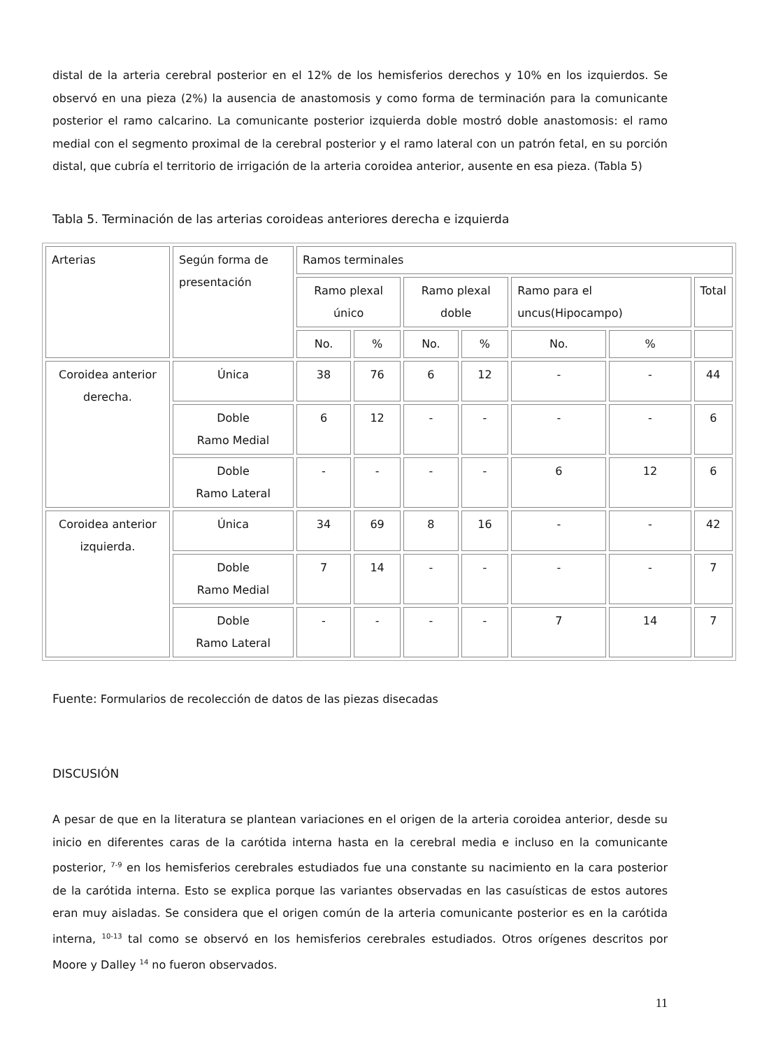distal de la arteria cerebral posterior en el 12% de los hemisferios derechos y 10% en los izquierdos. Se observó en una pieza (2%) la ausencia de anastomosis y como forma de terminación para la comunicante posterior el ramo calcarino. La comunicante posterior izquierda doble mostró doble anastomosis: el ramo medial con el segmento proximal de la cerebral posterior y el ramo lateral con un patrón fetal, en su porción distal, que cubría el territorio de irrigación de la arteria coroidea anterior, ausente en esa pieza. (Tabla 5)
Tabla 5. Terminación de las arterias coroideas anteriores derecha e izquierda
| Arterias | Según forma de presentación | Ramos terminales | | | | | | |
| | | Ramo plexal único | | Ramo plexal doble | | Ramo para el uncus(Hipocampo) | | Total |
| | | No. | % | No. | % | No. | % | |
| Coroidea anterior derecha. | Única | 38 | 76 | 6 | 12 | - | - | 44 |
| | Doble Ramo Medial | 6 | 12 | - | - | - | - | 6 |
| | Doble Ramo Lateral | - | - | - | - | 6 | 12 | 6 |
| Coroidea anterior izquierda. | Única | 34 | 69 | 8 | 16 | - | - | 42 |
| | Doble Ramo Medial | 7 | 14 | - | - | - | - | 7 |
| | Doble Ramo Lateral | - | - | - | - | 7 | 14 | 7 |
Fuente: Formularios de recolección de datos de las piezas disecadas
DISCUSIÓN
A pesar de que en la literatura se plantean variaciones en el origen de la arteria coroidea anterior, desde su inicio en diferentes caras de la carótida interna hasta en la cerebral media e incluso en la comunicante posterior, <sup>7-9</sup> en los hemisferios cerebrales estudiados fue una constante su nacimiento en la cara posterior de la carótida interna. Esto se explica porque las variantes observadas en las casuísticas de estos autores eran muy aisladas. Se considera que el origen común de la arteria comunicante posterior es en la carótida interna, <sup>10-13</sup> tal como se observó en los hemisferios cerebrales estudiados. Otros orígenes descritos por Moore y Dalley <sup>14</sup> no fueron observados.
11